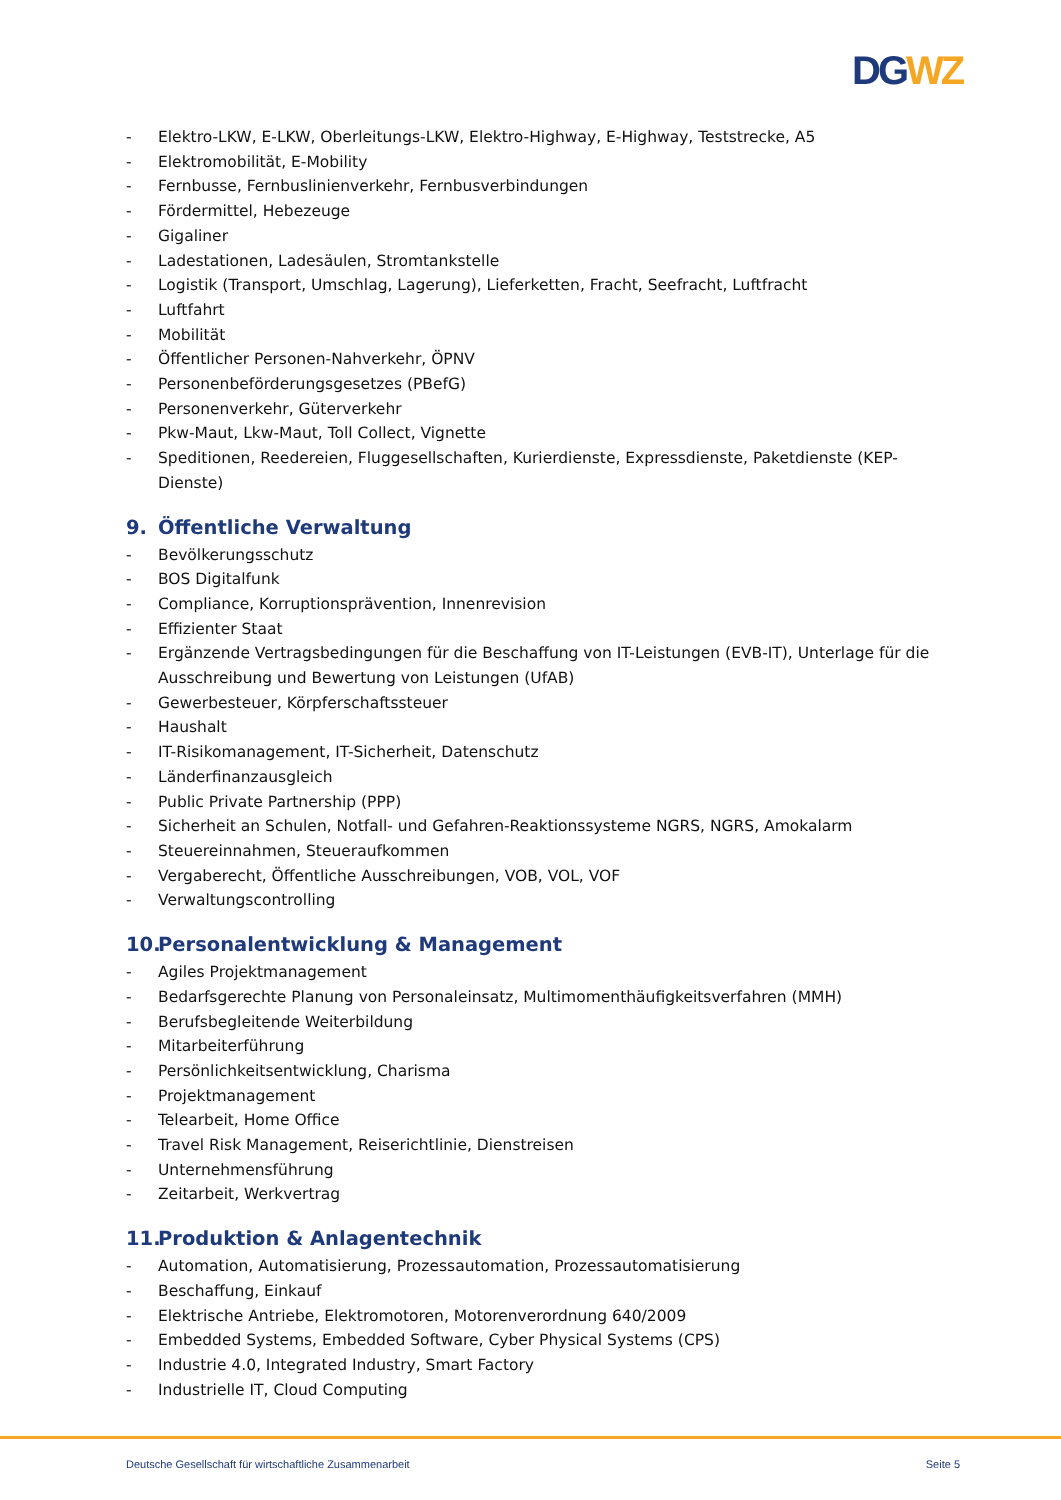DG WZ
- Elektro-LKW, E-LKW, Oberleitungs-LKW, Elektro-Highway, E-Highway, Teststrecke, A5
- Elektromobilität, E-Mobility
- Fernbusse, Fernbuslinienverkehr, Fernbusverbindungen
- Fördermittel, Hebezeuge
- Gigaliner
- Ladestationen, Ladesäulen, Stromtankstelle
- Logistik (Transport, Umschlag, Lagerung), Lieferketten, Fracht, Seefracht, Luftfracht
- Luftfahrt
- Mobilität
- Öffentlicher Personen-Nahverkehr, ÖPNV
- Personenbeförderungsgesetzes (PBefG)
- Personenverkehr, Güterverkehr
- Pkw-Maut, Lkw-Maut, Toll Collect, Vignette
- Speditionen, Reedereien, Fluggesellschaften, Kurierdienste, Expressdienste, Paketdienste (KEP-Dienste)
9. Öffentliche Verwaltung
- Bevölkerungsschutz
- BOS Digitalfunk
- Compliance, Korruptionsprävention, Innenrevision
- Effizienter Staat
- Ergänzende Vertragsbedingungen für die Beschaffung von IT-Leistungen (EVB-IT), Unterlage für die Ausschreibung und Bewertung von Leistungen (UfAB)
- Gewerbesteuer, Körpferschaftssteuer
- Haushalt
- IT-Risikomanagement, IT-Sicherheit, Datenschutz
- Länderfinanzausgleich
- Public Private Partnership (PPP)
- Sicherheit an Schulen, Notfall- und Gefahren-Reaktionssysteme NGRS, NGRS, Amokalarm
- Steuereinnahmen, Steueraufkommen
- Vergaberecht, Öffentliche Ausschreibungen, VOB, VOL, VOF
- Verwaltungscontrolling
10. Personalentwicklung & Management
- Agiles Projektmanagement
- Bedarfsgerechte Planung von Personaleinsatz, Multimomenthäufigkeitsverfahren (MMH)
- Berufsbegleitende Weiterbildung
- Mitarbeiterführung
- Persönlichkeitsentwicklung, Charisma
- Projektmanagement
- Telearbeit, Home Office
- Travel Risk Management, Reiserichtlinie, Dienstreisen
- Unternehmensführung
- Zeitarbeit, Werkvertrag
11. Produktion & Anlagentechnik
- Automation, Automatisierung, Prozessautomation, Prozessautomatisierung
- Beschaffung, Einkauf
- Elektrische Antriebe, Elektromotoren, Motorenverordnung 640/2009
- Embedded Systems, Embedded Software, Cyber Physical Systems (CPS)
- Industrie 4.0, Integrated Industry, Smart Factory
- Industrielle IT, Cloud Computing
Deutsche Gesellschaft für wirtschaftliche Zusammenarbeit Seite 5